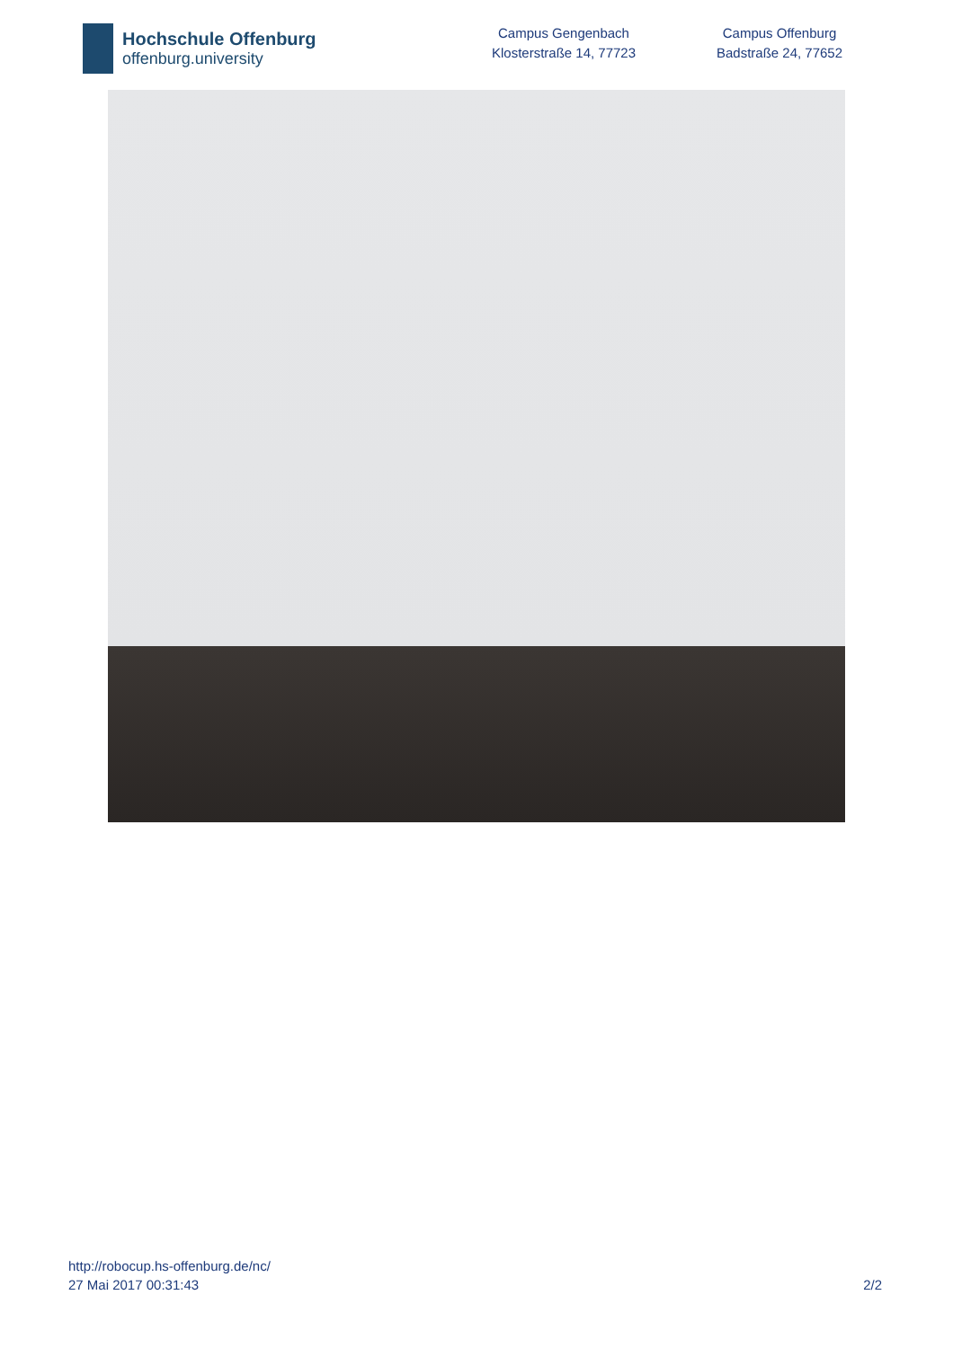Hochschule Offenburg
offenburg.university
Campus Gengenbach
Klosterstraße 14, 77723
Campus Offenburg
Badstraße 24, 77652
http://robocup.hs-offenburg.de/nc/
27 Mai 2017 00:31:43 2/2